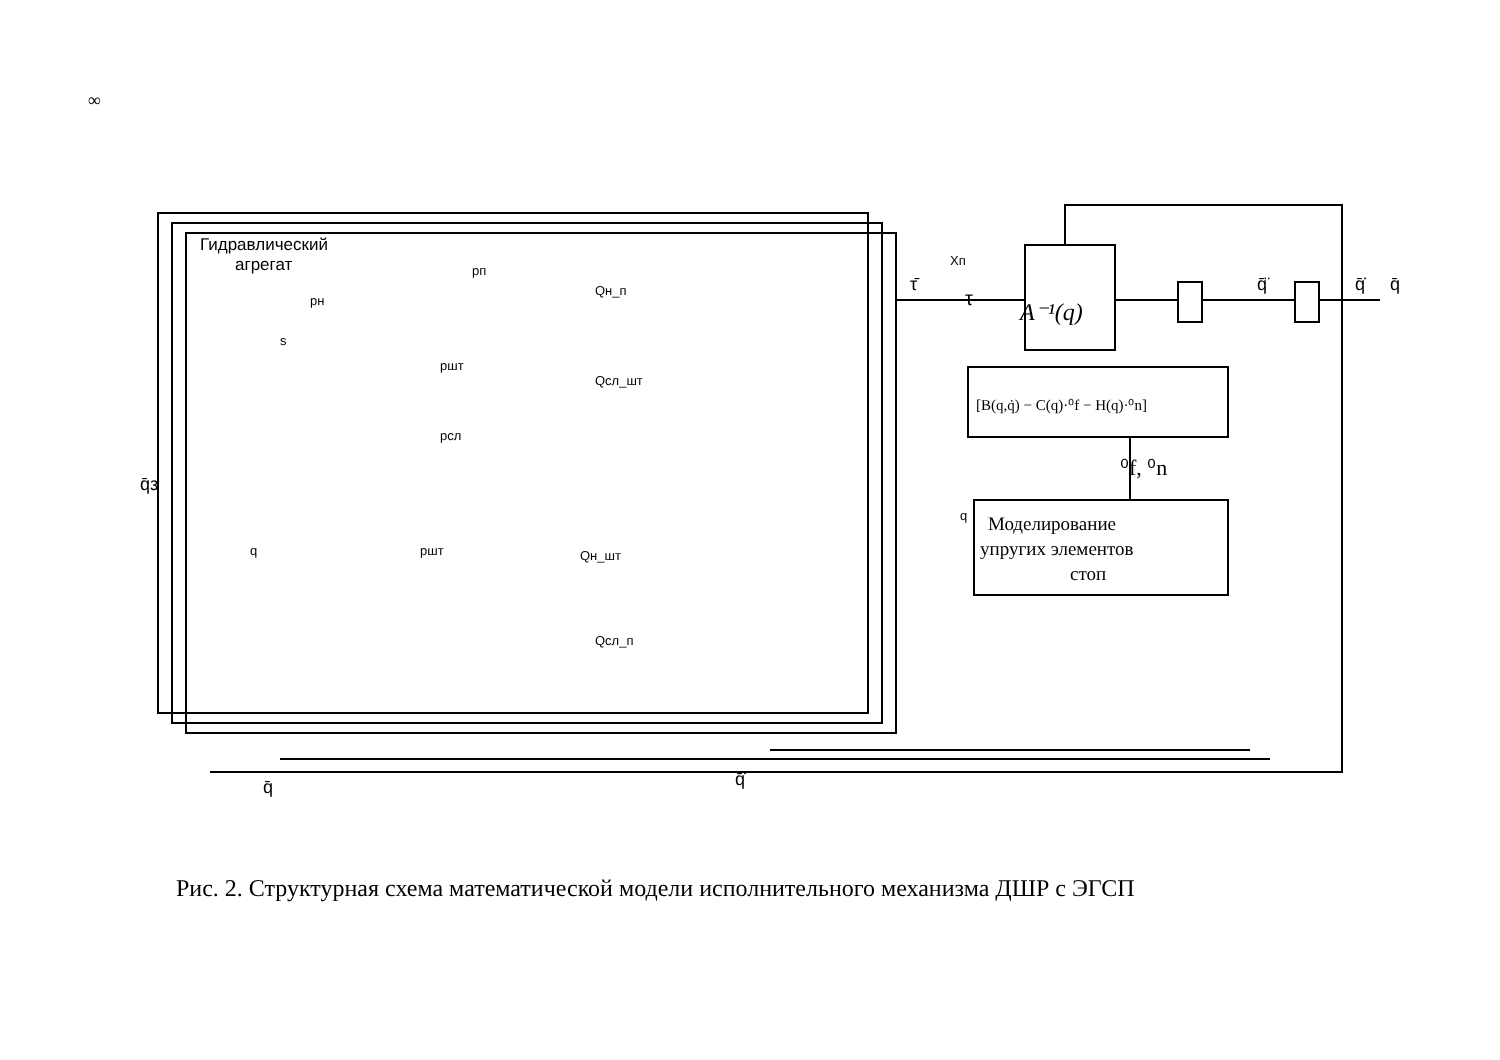∞
Гидравлический
агрегат
pн
s
pп
pшт
pсл
Qн_п
Qсл_шт
Qн_шт
Qсл_п
Xп
τ
A⁻¹(q)
[B(q,q̇) − C(q)·⁰f − H(q)·⁰n]
Моделирование
упругих элементов
стоп
⁰f, ⁰n
q
pшт
q
q̄з
q̄
q̄̇
q̄̈
q̄̇
q̄
τ̄
Рис. 2. Структурная схема математической модели исполнительного механизма ДШР с ЭГСП